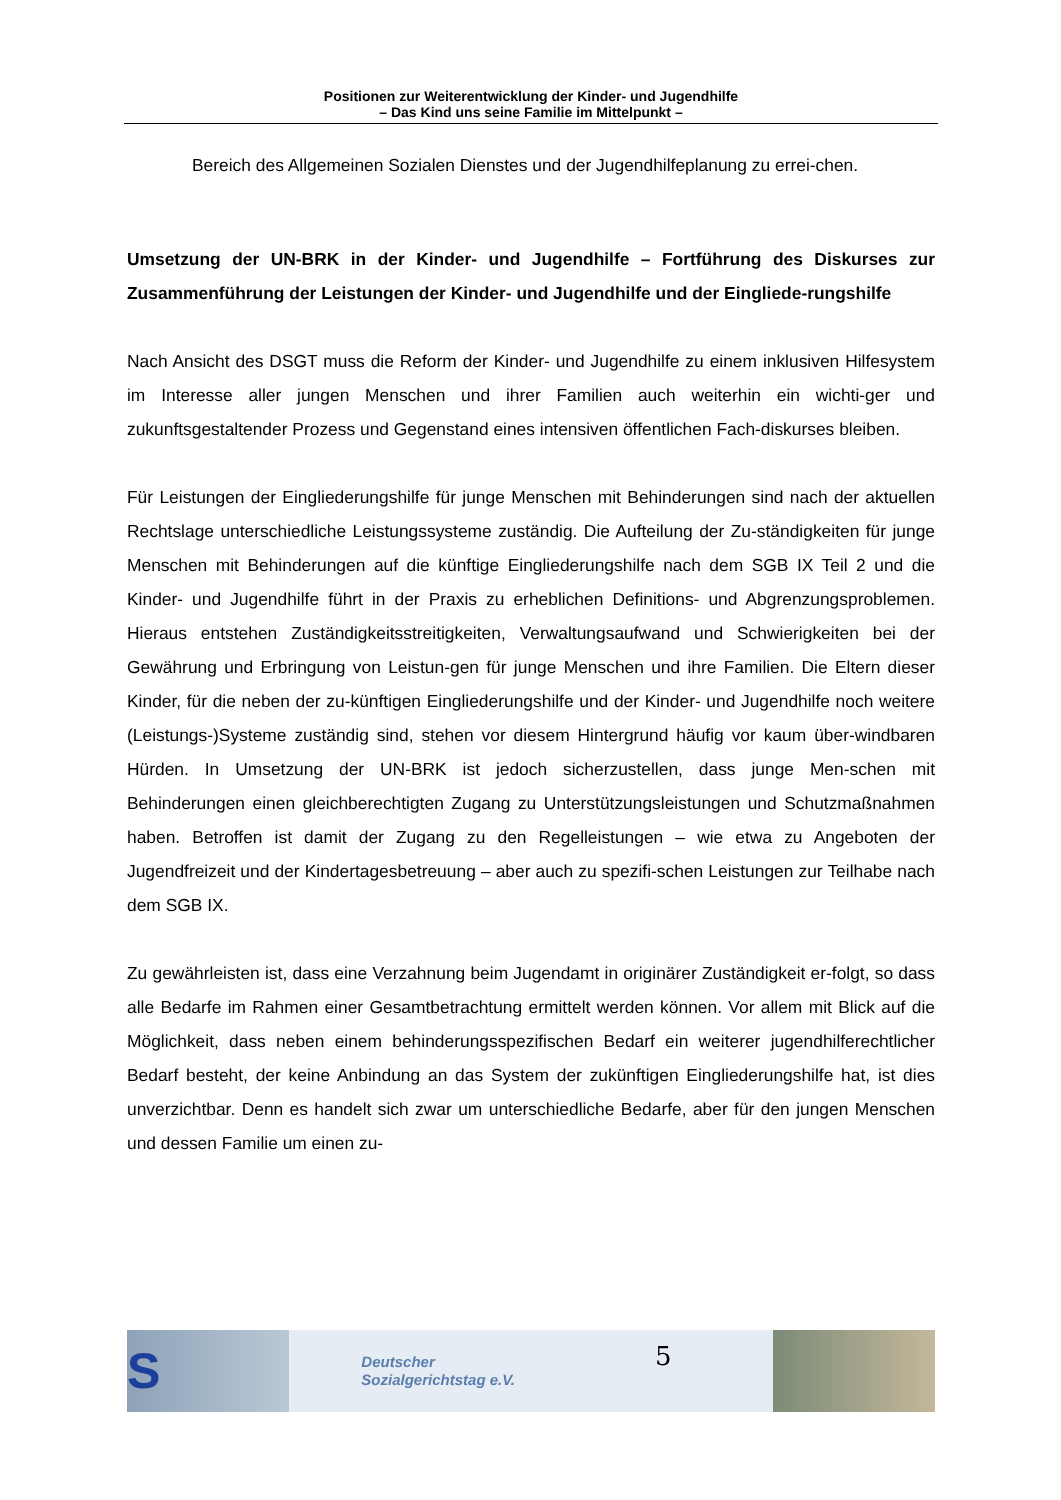Positionen zur Weiterentwicklung der Kinder- und Jugendhilfe
– Das Kind uns seine Familie im Mittelpunkt –
Bereich des Allgemeinen Sozialen Dienstes und der Jugendhilfeplanung zu errei-chen.
Umsetzung der UN-BRK in der Kinder- und Jugendhilfe – Fortführung des Diskurses zur Zusammenführung der Leistungen der Kinder- und Jugendhilfe und der Eingliede-rungshilfe
Nach Ansicht des DSGT muss die Reform der Kinder- und Jugendhilfe zu einem inklusiven Hilfesystem im Interesse aller jungen Menschen und ihrer Familien auch weiterhin ein wichti-ger und zukunftsgestaltender Prozess und Gegenstand eines intensiven öffentlichen Fach-diskurses bleiben.
Für Leistungen der Eingliederungshilfe für junge Menschen mit Behinderungen sind nach der aktuellen Rechtslage unterschiedliche Leistungssysteme zuständig. Die Aufteilung der Zu-ständigkeiten für junge Menschen mit Behinderungen auf die künftige Eingliederungshilfe nach dem SGB IX Teil 2 und die Kinder- und Jugendhilfe führt in der Praxis zu erheblichen Definitions- und Abgrenzungsproblemen. Hieraus entstehen Zuständigkeitsstreitigkeiten, Verwaltungsaufwand und Schwierigkeiten bei der Gewährung und Erbringung von Leistun-gen für junge Menschen und ihre Familien. Die Eltern dieser Kinder, für die neben der zu-künftigen Eingliederungshilfe und der Kinder- und Jugendhilfe noch weitere (Leistungs-)Systeme zuständig sind, stehen vor diesem Hintergrund häufig vor kaum über-windbaren Hürden. In Umsetzung der UN-BRK ist jedoch sicherzustellen, dass junge Men-schen mit Behinderungen einen gleichberechtigten Zugang zu Unterstützungsleistungen und Schutzmaßnahmen haben. Betroffen ist damit der Zugang zu den Regelleistungen – wie etwa zu Angeboten der Jugendfreizeit und der Kindertagesbetreuung – aber auch zu spezifi-schen Leistungen zur Teilhabe nach dem SGB IX.
Zu gewährleisten ist, dass eine Verzahnung beim Jugendamt in originärer Zuständigkeit er-folgt, so dass alle Bedarfe im Rahmen einer Gesamtbetrachtung ermittelt werden können. Vor allem mit Blick auf die Möglichkeit, dass neben einem behinderungsspezifischen Bedarf ein weiterer jugendhilferechtlicher Bedarf besteht, der keine Anbindung an das System der zukünftigen Eingliederungshilfe hat, ist dies unverzichtbar. Denn es handelt sich zwar um unterschiedliche Bedarfe, aber für den jungen Menschen und dessen Familie um einen zu-
S
Deutscher
Sozialgerichtstag e.V.
5